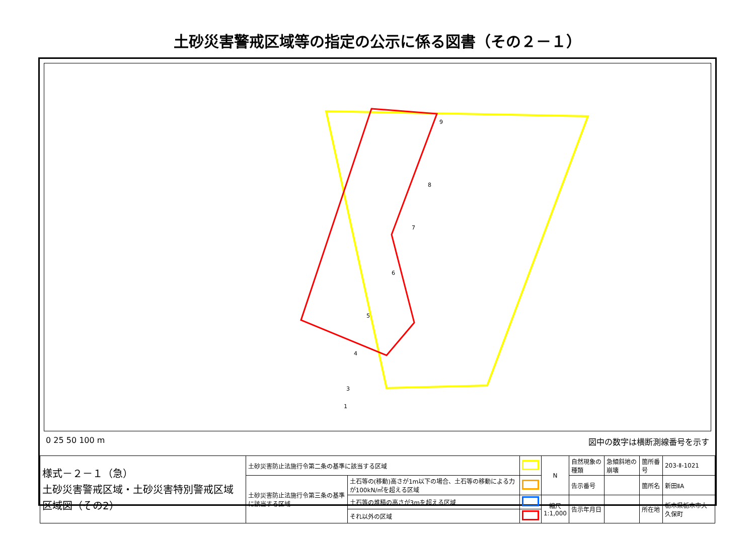土砂災害警戒区域等の指定の公示に係る図書（その２－１）
9
8
7
6
5
4
3
1
0 25 50 100 m 図中の数字は横断測線番号を示す
| 様式－２－１（急） 土砂災害警戒区域・土砂災害特別警戒区域 区域図（その2） | 土砂災害防止法施行令第二条の基準に該当する区域 | | | N | 自然現象の種類 | 急傾斜地の崩壊 | 箇所番号 | 203-Ⅱ-1021 |
| | 土砂災害防止法施行令第三条の基準に該当する区域 | 土石等の(移動)高さが1m以下の場合、土石等の移動による力が100kN/㎡を超える区域 | | | 告示番号 | | 箇所名 | 新田ⅡA |
| | | 土石等の堆積の高さが3mを超える区域 | | 縮尺 1:1,000 | 告示年月日 | | 所在地 | 栃木県栃木市大久保町 |
| | | それ以外の区域 | | | | | | |